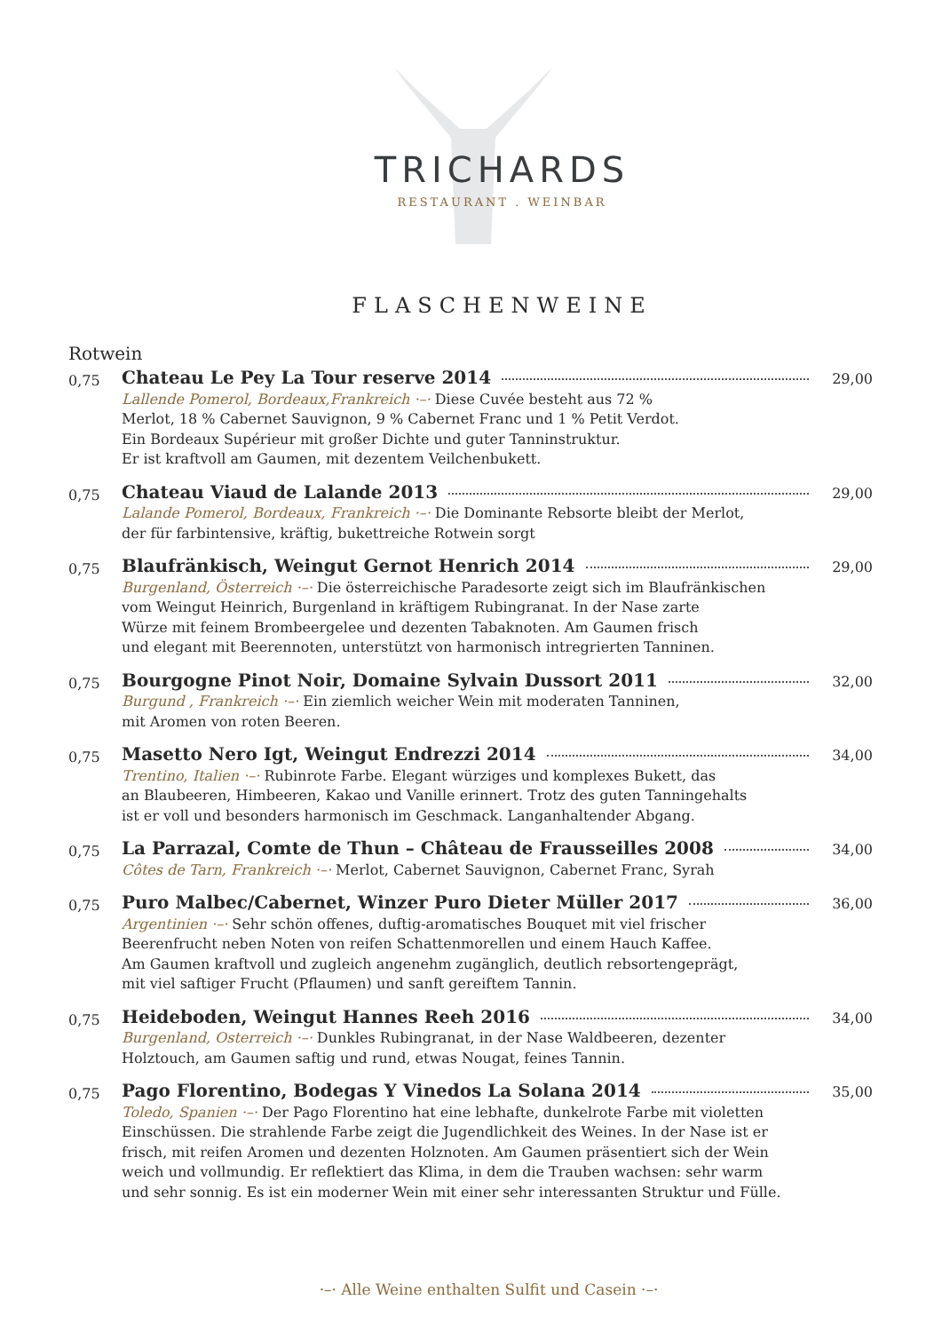TRICHARDS
RESTAURANT . WEINBAR
FLASCHENWEINE
Rotwein
0,75
Chateau Le Pey La Tour reserve 2014 29,00
Lallende Pomerol, Bordeaux,Frankreich ·–· Diese Cuvée besteht aus 72 %
Merlot, 18 % Cabernet Sauvignon, 9 % Cabernet Franc und 1 % Petit Verdot.
Ein Bordeaux Supérieur mit großer Dichte und guter Tanninstruktur.
Er ist kraftvoll am Gaumen, mit dezentem Veilchenbukett.
0,75
Chateau Viaud de Lalande 2013 29,00
Lalande Pomerol, Bordeaux, Frankreich ·–· Die Dominante Rebsorte bleibt der Merlot,
der für farbintensive, kräftig, bukettreiche Rotwein sorgt
0,75
Blaufränkisch, Weingut Gernot Henrich 2014 29,00
Burgenland, Österreich ·–· Die österreichische Paradesorte zeigt sich im Blaufränkischen
vom Weingut Heinrich, Burgenland in kräftigem Rubingranat. In der Nase zarte
Würze mit feinem Brombeergelee und dezenten Tabaknoten. Am Gaumen frisch
und elegant mit Beerennoten, unterstützt von harmonisch intregrierten Tanninen.
0,75
Bourgogne Pinot Noir, Domaine Sylvain Dussort 2011 32,00
Burgund , Frankreich ·–· Ein ziemlich weicher Wein mit moderaten Tanninen,
mit Aromen von roten Beeren.
0,75
Masetto Nero Igt, Weingut Endrezzi 2014 34,00
Trentino, Italien ·–· Rubinrote Farbe. Elegant würziges und komplexes Bukett, das
an Blaubeeren, Himbeeren, Kakao und Vanille erinnert. Trotz des guten Tanningehalts
ist er voll und besonders harmonisch im Geschmack. Langanhaltender Abgang.
0,75
La Parrazal, Comte de Thun – Château de Frausseilles 2008 34,00
Côtes de Tarn, Frankreich ·–· Merlot, Cabernet Sauvignon, Cabernet Franc, Syrah
0,75
Puro Malbec/Cabernet, Winzer Puro Dieter Müller 2017 36,00
Argentinien ·–· Sehr schön offenes, duftig-aromatisches Bouquet mit viel frischer
Beerenfrucht neben Noten von reifen Schattenmorellen und einem Hauch Kaffee.
Am Gaumen kraftvoll und zugleich angenehm zugänglich, deutlich rebsortengeprägt,
mit viel saftiger Frucht (Pflaumen) und sanft gereiftem Tannin.
0,75
Heideboden, Weingut Hannes Reeh 2016 34,00
Burgenland, Osterreich ·–· Dunkles Rubingranat, in der Nase Waldbeeren, dezenter
Holztouch, am Gaumen saftig und rund, etwas Nougat, feines Tannin.
0,75
Pago Florentino, Bodegas Y Vinedos La Solana 2014 35,00
Toledo, Spanien ·–· Der Pago Florentino hat eine lebhafte, dunkelrote Farbe mit violetten
Einschüssen. Die strahlende Farbe zeigt die Jugendlichkeit des Weines. In der Nase ist er
frisch, mit reifen Aromen und dezenten Holznoten. Am Gaumen präsentiert sich der Wein
weich und vollmundig. Er reflektiert das Klima, in dem die Trauben wachsen: sehr warm
und sehr sonnig. Es ist ein moderner Wein mit einer sehr interessanten Struktur und Fülle.
·–· Alle Weine enthalten Sulfit und Casein ·–·